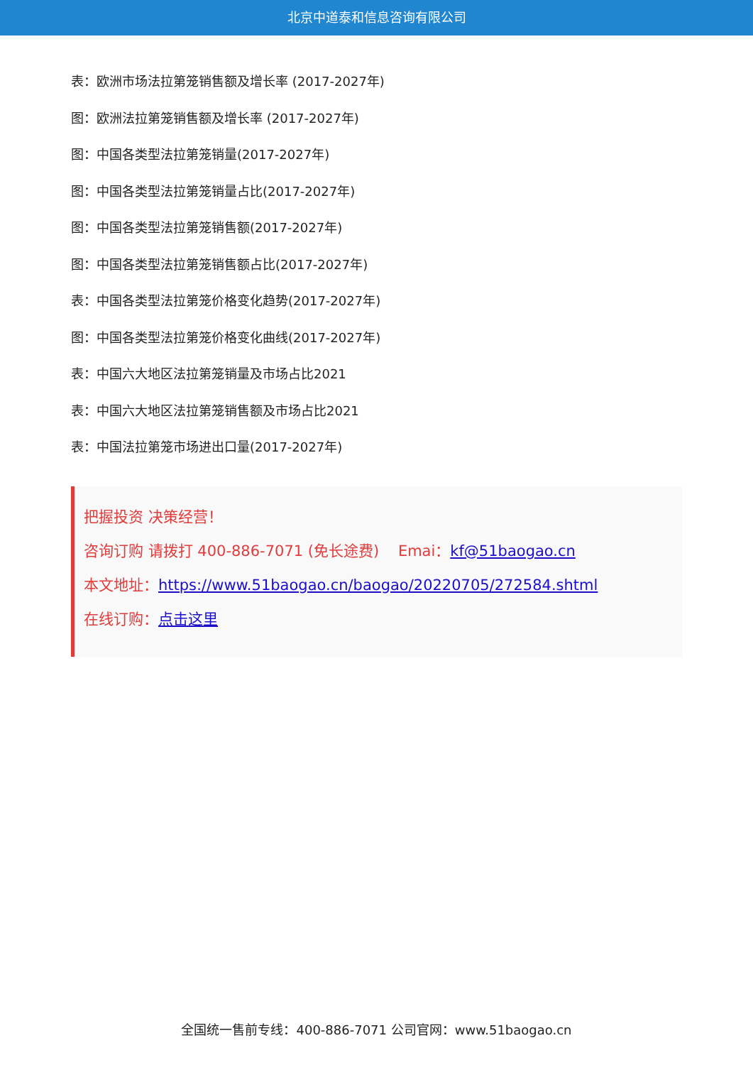北京中道泰和信息咨询有限公司
表：欧洲市场法拉第笼销售额及增长率 (2017-2027年)
图：欧洲法拉第笼销售额及增长率 (2017-2027年)
图：中国各类型法拉第笼销量(2017-2027年)
图：中国各类型法拉第笼销量占比(2017-2027年)
图：中国各类型法拉第笼销售额(2017-2027年)
图：中国各类型法拉第笼销售额占比(2017-2027年)
表：中国各类型法拉第笼价格变化趋势(2017-2027年)
图：中国各类型法拉第笼价格变化曲线(2017-2027年)
表：中国六大地区法拉第笼销量及市场占比2021
表：中国六大地区法拉第笼销售额及市场占比2021
表：中国法拉第笼市场进出口量(2017-2027年)
把握投资 决策经营！
咨询订购 请拨打 400-886-7071 (免长途费) Emai：kf@51baogao.cn
本文地址：https://www.51baogao.cn/baogao/20220705/272584.shtml
在线订购：点击这里
全国统一售前专线：400-886-7071 公司官网：www.51baogao.cn